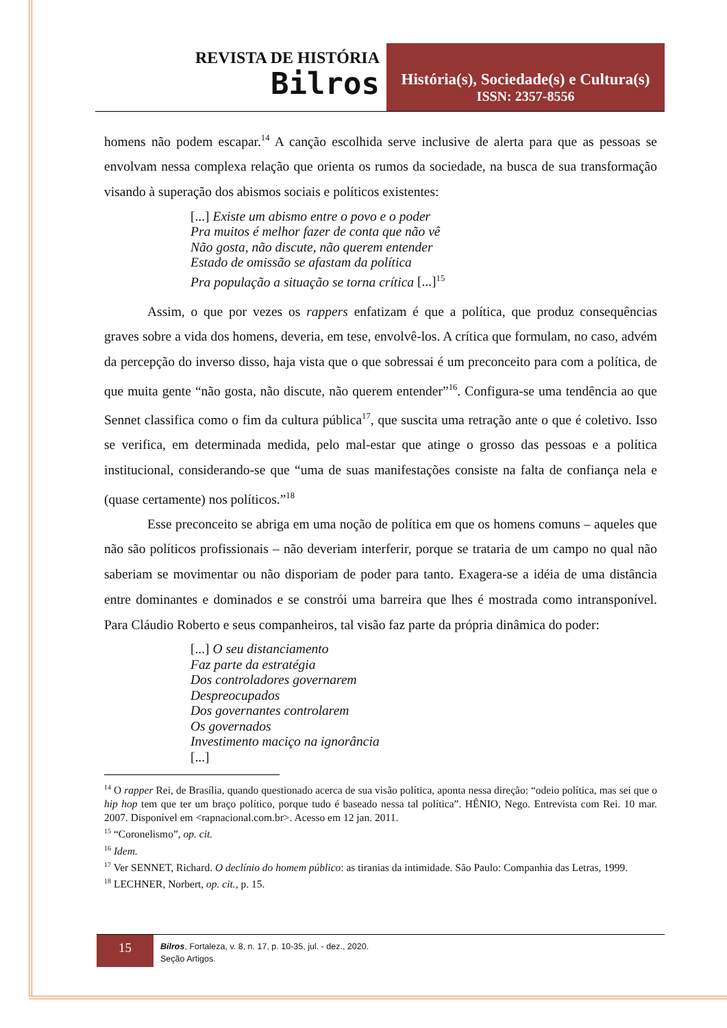REVISTA DE HISTÓRIA
Bilros
História(s), Sociedade(s) e Cultura(s)
ISSN: 2357-8556
homens não podem escapar.<sup>14</sup> A canção escolhida serve inclusive de alerta para que as pessoas se envolvam nessa complexa relação que orienta os rumos da sociedade, na busca de sua transformação visando à superação dos abismos sociais e políticos existentes:
[...] Existe um abismo entre o povo e o poder
Pra muitos é melhor fazer de conta que não vê
Não gosta, não discute, não querem entender
Estado de omissão se afastam da política
Pra população a situação se torna crítica [...]<sup>15</sup>
Assim, o que por vezes os rappers enfatizam é que a política, que produz consequências graves sobre a vida dos homens, deveria, em tese, envolvê-los. A crítica que formulam, no caso, advém da percepção do inverso disso, haja vista que o que sobressai é um preconceito para com a política, de que muita gente “não gosta, não discute, não querem entender”<sup>16</sup>. Configura-se uma tendência ao que Sennet classifica como o fim da cultura pública<sup>17</sup>, que suscita uma retração ante o que é coletivo. Isso se verifica, em determinada medida, pelo mal-estar que atinge o grosso das pessoas e a política institucional, considerando-se que “uma de suas manifestações consiste na falta de confiança nela e (quase certamente) nos políticos.”<sup>18</sup>
Esse preconceito se abriga em uma noção de política em que os homens comuns – aqueles que não são políticos profissionais – não deveriam interferir, porque se trataria de um campo no qual não saberiam se movimentar ou não disporiam de poder para tanto. Exagera-se a idéia de uma distância entre dominantes e dominados e se constrói uma barreira que lhes é mostrada como intransponível. Para Cláudio Roberto e seus companheiros, tal visão faz parte da própria dinâmica do poder:
[...] O seu distanciamento
Faz parte da estratégia
Dos controladores governarem
Despreocupados
Dos governantes controlarem
Os governados
Investimento maciço na ignorância
[...]
<sup>14</sup> O rapper Rei, de Brasília, quando questionado acerca de sua visão política, aponta nessa direção: “odeio política, mas sei que o hip hop tem que ter um braço político, porque tudo é baseado nessa tal política”. HÊNIO, Nego. Entrevista com Rei. 10 mar. 2007. Disponível em <rapnacional.com.br>. Acesso em 12 jan. 2011.
<sup>15</sup> “Coronelismo”, op. cit.
<sup>16</sup> Idem.
<sup>17</sup> Ver SENNET, Richard. O declínio do homem público: as tiranias da intimidade. São Paulo: Companhia das Letras, 1999.
<sup>18</sup> LECHNER, Norbert, op. cit., p. 15.
15
Bilros, Fortaleza, v. 8, n. 17, p. 10-35, jul. - dez., 2020.
Seção Artigos.